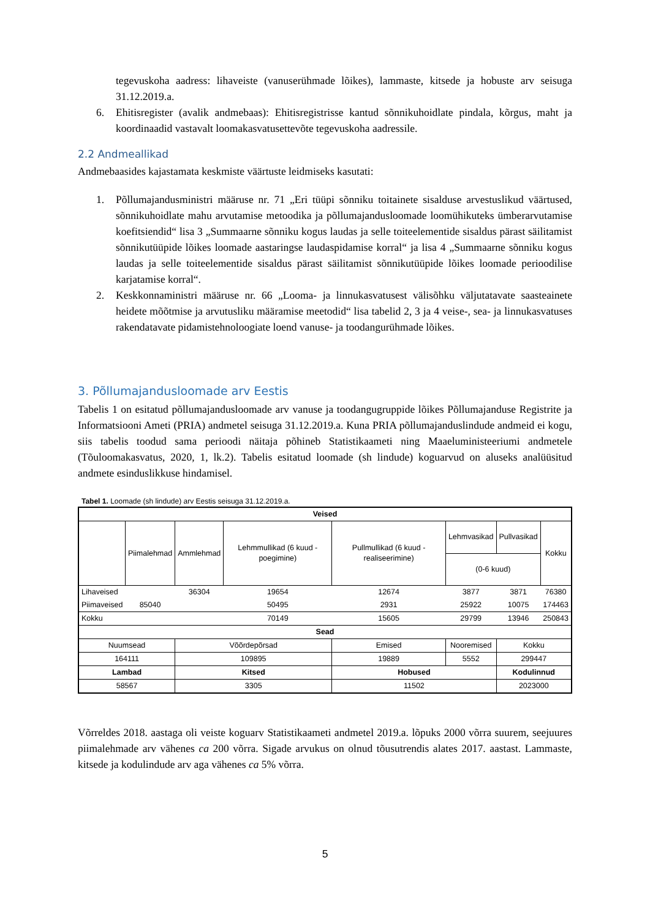tegevuskoha aadress: lihaveiste (vanuserühmade lõikes), lammaste, kitsede ja hobuste arv seisuga 31.12.2019.a.
6. Ehitisregister (avalik andmebaas): Ehitisregistrisse kantud sõnnikuhoidlate pindala, kõrgus, maht ja koordinaadid vastavalt loomakasvatusettevõte tegevuskoha aadressile.
2.2 Andmeallikad
Andmebaasides kajastamata keskmiste väärtuste leidmiseks kasutati:
1. Põllumajandusministri määruse nr. 71 „Eri tüüpi sõnniku toitainete sisalduse arvestuslikud väärtused, sõnnikuhoidlate mahu arvutamise metoodika ja põllumajandusloomade loomühikuteks ümberarvutamise koefitsiendid“ lisa 3 „Summaarne sõnniku kogus laudas ja selle toiteelementide sisaldus pärast säilitamist sõnnikutüüpide lõikes loomade aastaringse laudaspidamise korral“ ja lisa 4 „Summaarne sõnniku kogus laudas ja selle toiteelementide sisaldus pärast säilitamist sõnnikutüüpide lõikes loomade perioodilise karjatamise korral“.
2. Keskkonnaministri määruse nr. 66 „Looma- ja linnukasvatusest välisõhku väljutatavate saasteainete heidete mõõtmise ja arvutusliku määramise meetodid“ lisa tabelid 2, 3 ja 4 veise-, sea- ja linnukasvatuses rakendatavate pidamistehnoloogiate loend vanuse- ja toodangurühmade lõikes.
3. Põllumajandusloomade arv Eestis
Tabelis 1 on esitatud põllumajandusloomade arv vanuse ja toodangugruppide lõikes Põllumajanduse Registrite ja Informatsiooni Ameti (PRIA) andmetel seisuga 31.12.2019.a. Kuna PRIA põllumajanduslindude andmeid ei kogu, siis tabelis toodud sama perioodi näitaja põhineb Statistikaameti ning Maaeluministeeriumi andmetele (Tõuloomakasvatus, 2020, 1, lk.2). Tabelis esitatud loomade (sh lindude) koguarvud on aluseks analüüsitud andmete esinduslikkuse hindamisel.
Tabel 1. Loomade (sh lindude) arv Eestis seisuga 31.12.2019.a.
| Veised | | | | | | | |
| --- | --- | --- | --- | --- | --- | --- | --- |
| | Piimalehmad | Ammlehmad | Lehmmullikad (6 kuud - poegimine) | Pullmullikad (6 kuud - realiseerimine) | Lehmvasikad | Pullvasikad | Kokku |
| | | | | | (0-6 kuud) | | |
| Lihaveised | | 36304 | 19654 | 12674 | 3877 | 3871 | 76380 |
| Piimaveised | 85040 | | 50495 | 2931 | 25922 | 10075 | 174463 |
| Kokku | | | 70149 | 15605 | 29799 | 13946 | 250843 |
| Sead | | | | | | | |
| Nuumsead | | Võõrdepõrsad | | Emised | Nooremised | Kokku | |
| 164111 | | 109895 | | 19889 | 5552 | 299447 | |
| Lambad | | Kitsed | | Hobused | | Kodulinnud | |
| 58567 | | 3305 | | 11502 | | 2023000 | |
Võrreldes 2018. aastaga oli veiste koguarv Statistikaameti andmetel 2019.a. lõpuks 2000 võrra suurem, seejuures piimalehmade arv vähenes ca 200 võrra. Sigade arvukus on olnud tõusutrendis alates 2017. aastast. Lammaste, kitsede ja kodulindude arv aga vähenes ca 5% võrra.
5